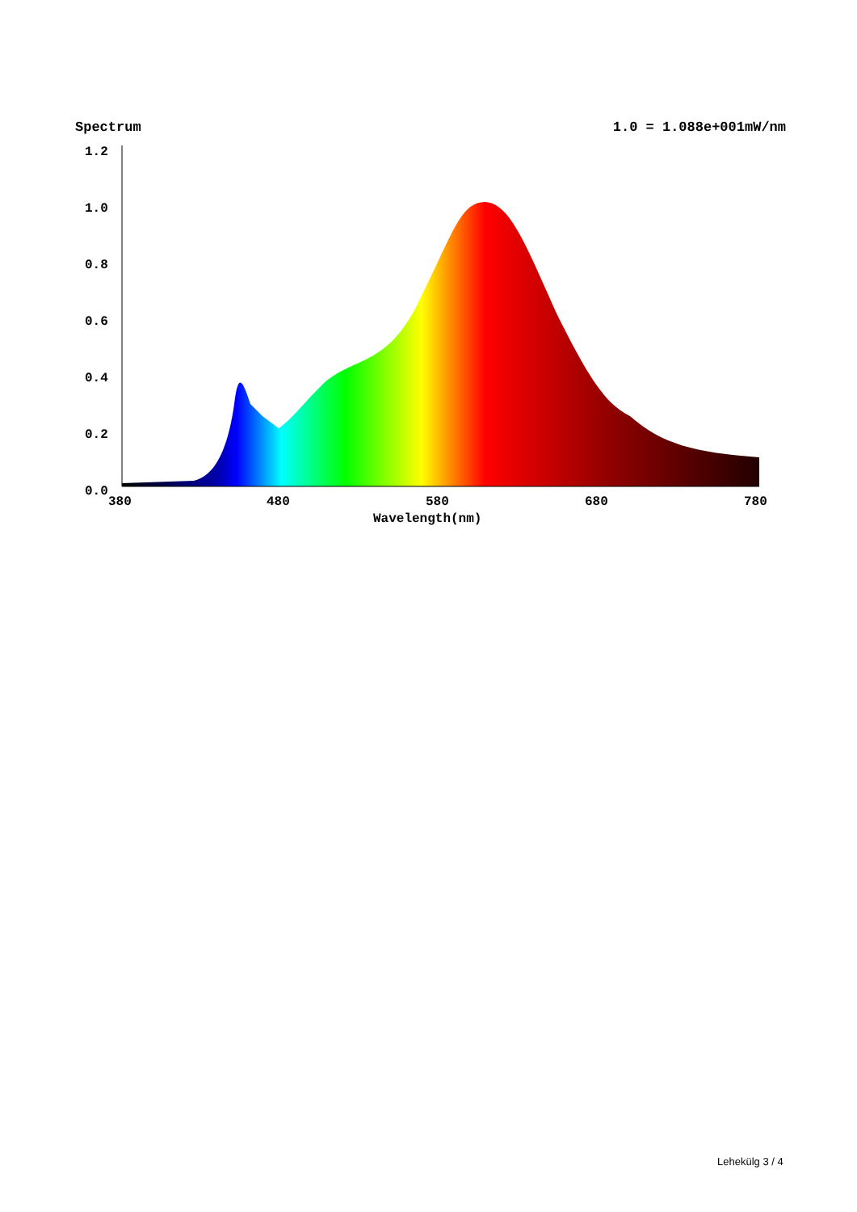Spectrum 1.0 = 1.088e+001mW/nm
1.2
1.0
0.8
0.6
0.4
0.2
0.0
380
480
580
680
780
Wavelength(nm)
Lehekülg 3 / 4